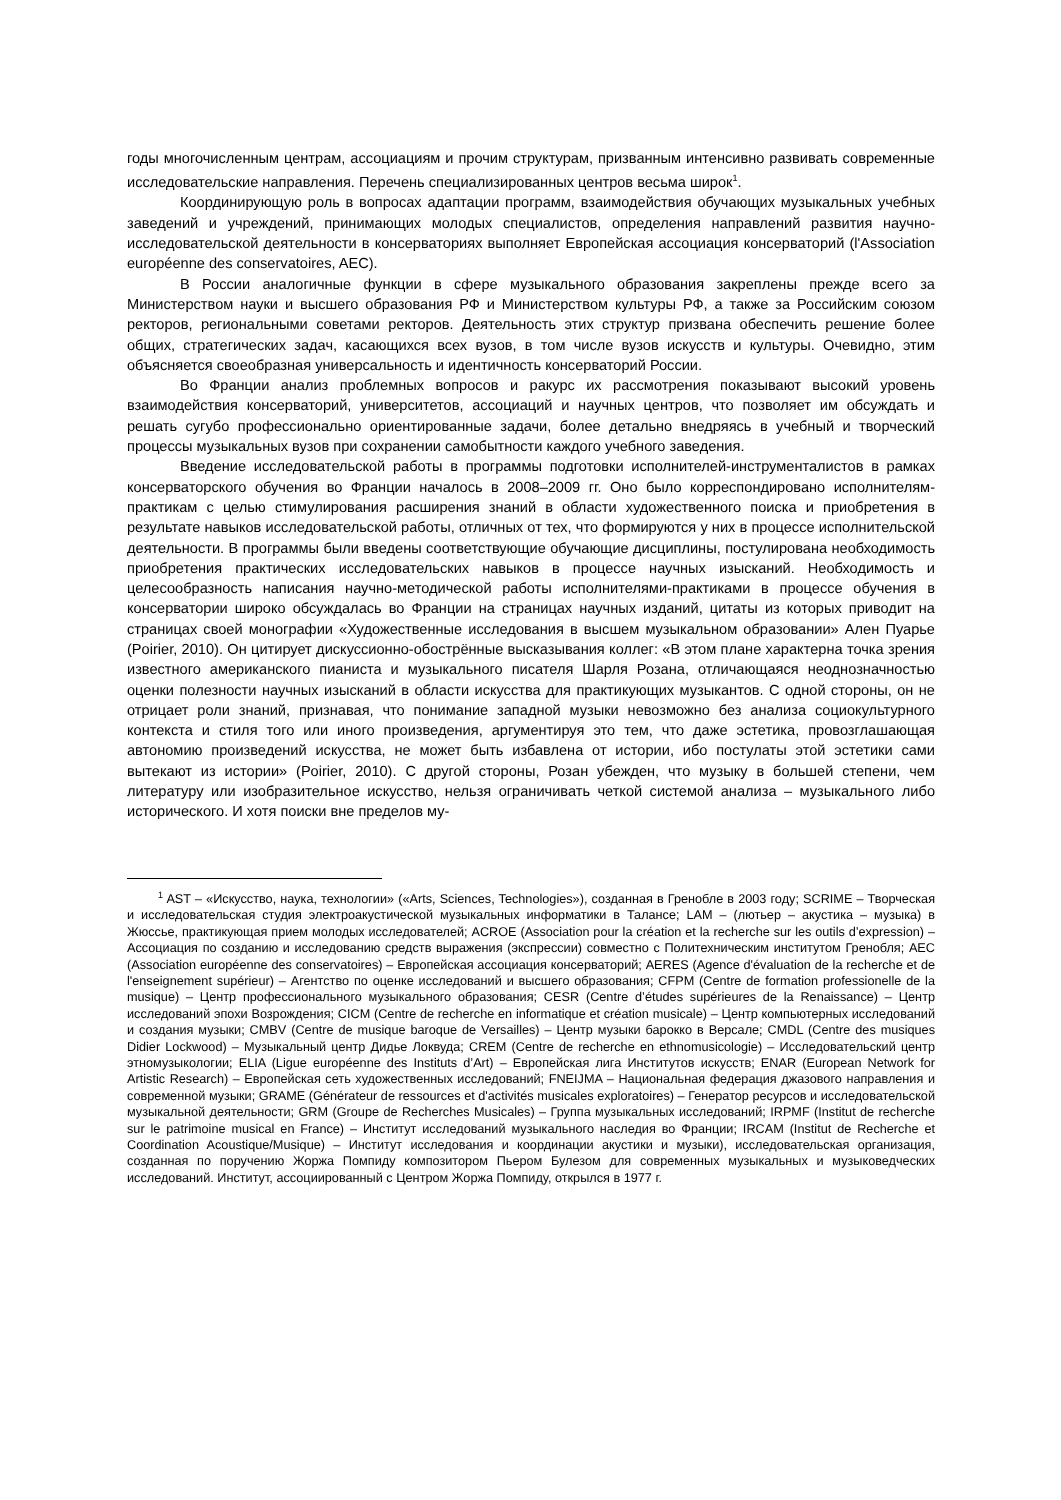годы многочисленным центрам, ассоциациям и прочим структурам, призванным интенсивно развивать современные исследовательские направления. Перечень специализированных центров весьма широк<sup>1</sup>.
Координирующую роль в вопросах адаптации программ, взаимодействия обучающих музыкальных учебных заведений и учреждений, принимающих молодых специалистов, определения направлений развития научно-исследовательской деятельности в консерваториях выполняет Европейская ассоциация консерваторий (l'Association européenne des conservatoires, AEC).
В России аналогичные функции в сфере музыкального образования закреплены прежде всего за Министерством науки и высшего образования РФ и Министерством культуры РФ, а также за Российским союзом ректоров, региональными советами ректоров. Деятельность этих структур призвана обеспечить решение более общих, стратегических задач, касающихся всех вузов, в том числе вузов искусств и культуры. Очевидно, этим объясняется своеобразная универсальность и идентичность консерваторий России.
Во Франции анализ проблемных вопросов и ракурс их рассмотрения показывают высокий уровень взаимодействия консерваторий, университетов, ассоциаций и научных центров, что позволяет им обсуждать и решать сугубо профессионально ориентированные задачи, более детально внедряясь в учебный и творческий процессы музыкальных вузов при сохранении самобытности каждого учебного заведения.
Введение исследовательской работы в программы подготовки исполнителей-инструменталистов в рамках консерваторского обучения во Франции началось в 2008–2009 гг. Оно было корреспондировано исполнителям-практикам с целью стимулирования расширения знаний в области художественного поиска и приобретения в результате навыков исследовательской работы, отличных от тех, что формируются у них в процессе исполнительской деятельности. В программы были введены соответствующие обучающие дисциплины, постулирована необходимость приобретения практических исследовательских навыков в процессе научных изысканий. Необходимость и целесообразность написания научно-методической работы исполнителями-практиками в процессе обучения в консерватории широко обсуждалась во Франции на страницах научных изданий, цитаты из которых приводит на страницах своей монографии «Художественные исследования в высшем музыкальном образовании» Ален Пуарье (Poirier, 2010). Он цитирует дискуссионно-обострённые высказывания коллег: «В этом плане характерна точка зрения известного американского пианиста и музыкального писателя Шарля Розана, отличающаяся неоднозначностью оценки полезности научных изысканий в области искусства для практикующих музыкантов. С одной стороны, он не отрицает роли знаний, признавая, что понимание западной музыки невозможно без анализа социокультурного контекста и стиля того или иного произведения, аргументируя это тем, что даже эстетика, провозглашающая автономию произведений искусства, не может быть избавлена от истории, ибо постулаты этой эстетики сами вытекают из истории» (Poirier, 2010). С другой стороны, Розан убежден, что музыку в большей степени, чем литературу или изобразительное искусство, нельзя ограничивать четкой системой анализа – музыкального либо исторического. И хотя поиски вне пределов му-
<sup>1</sup> AST – «Искусство, наука, технологии» («Arts, Sciences, Technologies»), созданная в Гренобле в 2003 году; SCRIME – Творческая и исследовательская студия электроакустической музыкальных информатики в Талансе; LAM – (лютьер – акустика – музыка) в Жюссье, практикующая прием молодых исследователей; ACROE (Association pour la création et la recherche sur les outils d’expression) – Ассоциация по созданию и исследованию средств выражения (экспрессии) совместно с Политехническим институтом Гренобля; AEC (Association européenne des conservatoires) – Европейская ассоциация консерваторий; AERES (Agence d'évaluation de la recherche et de l'enseignement supérieur) – Агентство по оценке исследований и высшего образования; CFPM (Centre de formation professionelle de la musique) – Центр профессионального музыкального образования; CESR (Centre d’études supérieures de la Renaissance) – Центр исследований эпохи Возрождения; CICM (Centre de recherche en informatique et création musicale) – Центр компьютерных исследований и создания музыки; CMBV (Centre de musique baroque de Versailles) – Центр музыки барокко в Версале; CMDL (Centre des musiques Didier Lockwood) – Музыкальный центр Дидье Локвуда; CREM (Centre de recherche en ethnomusicologie) – Исследовательский центр этномузыкологии; ELIA (Ligue européenne des Instituts d’Art) – Европейская лига Институтов искусств; ENAR (European Network for Artistic Research) – Европейская сеть художественных исследований; FNEIJMA – Национальная федерация джазового направления и современной музыки; GRAME (Générateur de ressources et d'activités musicales exploratoires) – Генератор ресурсов и исследовательской музыкальной деятельности; GRM (Groupe de Recherches Musicales) – Группа музыкальных исследований; IRPMF (Institut de recherche sur le patrimoine musical en France) – Институт исследований музыкального наследия во Франции; IRCAM (Institut de Recherche et Coordination Acoustique/Musique) – Институт исследования и координации акустики и музыки), исследовательская организация, созданная по поручению Жоржа Помпиду композитором Пьером Булезом для современных музыкальных и музыковедческих исследований. Институт, ассоциированный с Центром Жоржа Помпиду, открылся в 1977 г.